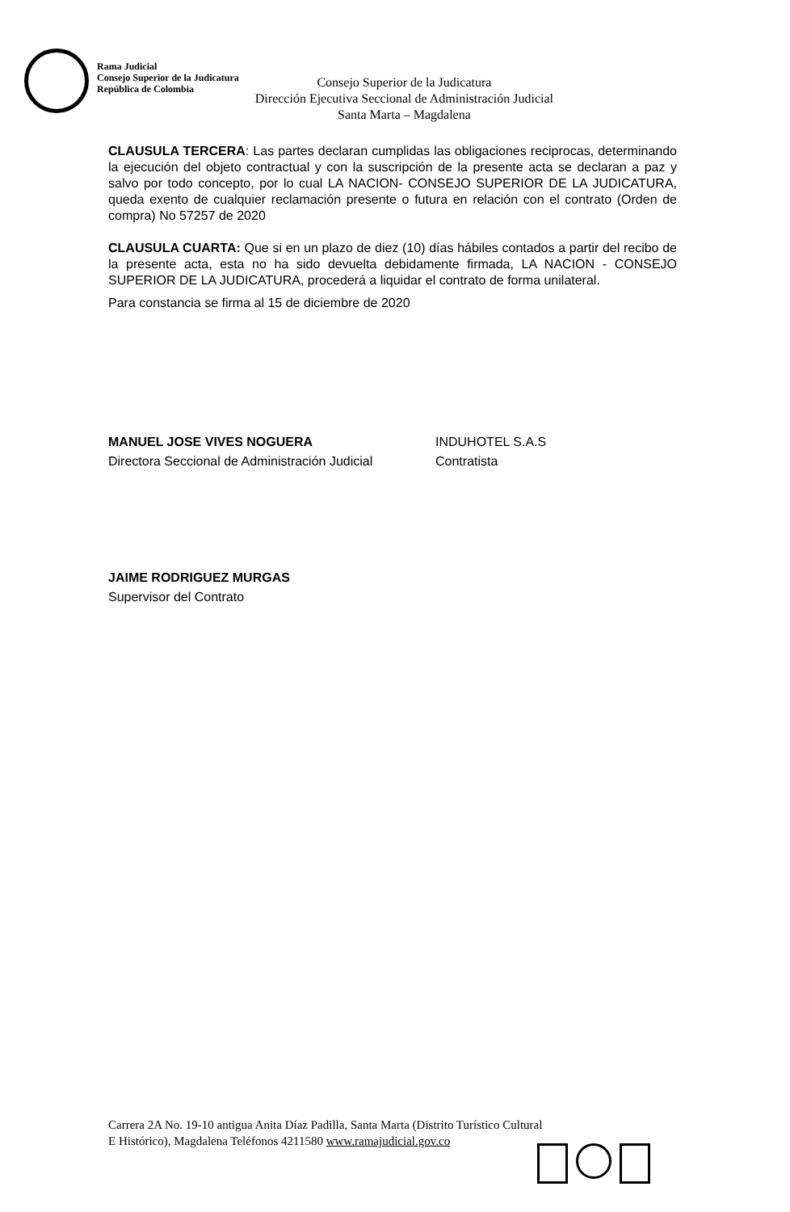Rama Judicial
Consejo Superior de la Judicatura
República de Colombia
Consejo Superior de la Judicatura
Dirección Ejecutiva Seccional de Administración Judicial
Santa Marta – Magdalena
CLAUSULA TERCERA: Las partes declaran cumplidas las obligaciones reciprocas, determinando la ejecución del objeto contractual y con la suscripción de la presente acta se declaran a paz y salvo por todo concepto, por lo cual LA NACION- CONSEJO SUPERIOR DE LA JUDICATURA, queda exento de cualquier reclamación presente o futura en relación con el contrato (Orden de compra) No 57257 de 2020
CLAUSULA CUARTA: Que si en un plazo de diez (10) días hábiles contados a partir del recibo de la presente acta, esta no ha sido devuelta debidamente firmada, LA NACION - CONSEJO SUPERIOR DE LA JUDICATURA, procederá a liquidar el contrato de forma unilateral.
Para constancia se firma al 15 de diciembre de 2020
MANUEL JOSE VIVES NOGUERA
Directora Seccional de Administración Judicial
INDUHOTEL S.A.S
Contratista
JAIME RODRIGUEZ MURGAS
Supervisor del Contrato
Carrera 2A No. 19-10 antigua Anita Díaz Padilla, Santa Marta (Distrito Turístico Cultural
E Histórico), Magdalena Teléfonos 4211580 www.ramajudicial.gov.co